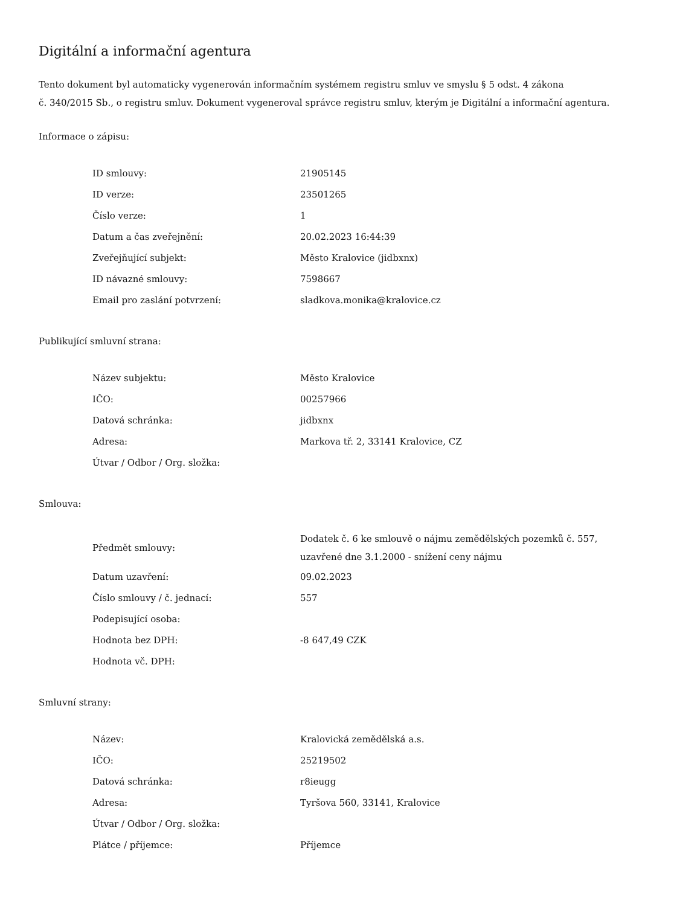Digitální a informační agentura
Tento dokument byl automaticky vygenerován informačním systémem registru smluv ve smyslu § 5 odst. 4 zákona
č. 340/2015 Sb., o registru smluv. Dokument vygeneroval správce registru smluv, kterým je Digitální a informační agentura.
Informace o zápisu:
| ID smlouvy: | 21905145 |
| ID verze: | 23501265 |
| Číslo verze: | 1 |
| Datum a čas zveřejnění: | 20.02.2023 16:44:39 |
| Zveřejňující subjekt: | Město Kralovice (jidbxnx) |
| ID návazné smlouvy: | 7598667 |
| Email pro zaslání potvrzení: | sladkova.monika@kralovice.cz |
Publikující smluvní strana:
| Název subjektu: | Město Kralovice |
| IČO: | 00257966 |
| Datová schránka: | jidbxnx |
| Adresa: | Markova tř. 2, 33141 Kralovice, CZ |
| Útvar / Odbor / Org. složka: | |
Smlouva:
| Předmět smlouvy: | Dodatek č. 6 ke smlouvě o nájmu zemědělských pozemků č. 557, uzavřené dne 3.1.2000 - snížení ceny nájmu |
| Datum uzavření: | 09.02.2023 |
| Číslo smlouvy / č. jednací: | 557 |
| Podepisující osoba: | |
| Hodnota bez DPH: | -8 647,49 CZK |
| Hodnota vč. DPH: | |
Smluvní strany:
| Název: | Kralovická zemědělská a.s. |
| IČO: | 25219502 |
| Datová schránka: | r8ieugg |
| Adresa: | Tyršova 560, 33141, Kralovice |
| Útvar / Odbor / Org. složka: | |
| Plátce / příjemce: | Příjemce |